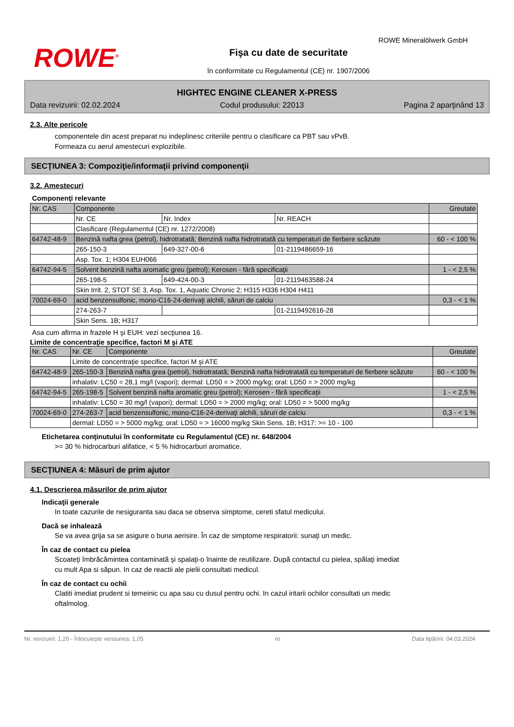ROWE<sup>®</sup>
Fişa cu date de securitate
în conformitate cu Regulamentul (CE) nr. 1907/2006
ROWE Mineralölwerk GmbH
HIGHTEC ENGINE CLEANER X-PRESS
Data revizuirii: 02.02.2024 Codul produsului: 22013 Pagina 2 aparţinând 13
2.3. Alte pericole
componentele din acest preparat nu indeplinesc criteriile pentru o clasificare ca PBT sau vPvB.
Formeaza cu aerul amestecuri explozibile.
SECŢIUNEA 3: Compoziţie/informaţii privind componenţii
3.2. Amestecuri
Componenţi relevante
| Nr. CAS | Componente | | | Greutate |
| --- | --- | --- | --- | --- |
| | Nr. CE | Nr. Index | Nr. REACH | |
| | Clasificare (Regulamentul (CE) nr. 1272/2008) | | | |
| 64742-48-9 | Benzină nafta grea (petrol), hidrotratată; Benzină nafta hidrotratată cu temperaturi de fierbere scăzute | | | 60 - < 100 % |
| | 265-150-3 | 649-327-00-6 | 01-2119486659-16 | |
| | Asp. Tox. 1; H304 EUH066 | | | |
| 64742-94-5 | Solvent benzină nafta aromatic greu (petrol); Kerosen - fără specificaţii | | | 1 - < 2,5 % |
| | 265-198-5 | 649-424-00-3 | 01-2119463588-24 | |
| | Skin Irrit. 2, STOT SE 3, Asp. Tox. 1, Aquatic Chronic 2; H315 H336 H304 H411 | | | |
| 70024-69-0 | acid benzensulfonic, mono-C16-24-derivaţi alchili, săruri de calciu | | | 0,3 - < 1 % |
| | 274-263-7 | | 01-2119492616-28 | |
| | Skin Sens. 1B; H317 | | | |
Asa cum afirma in frazele H şi EUH: vezi secţiunea 16.
Limite de concentraţie specifice, factori M şi ATE
| Nr. CAS | Nr. CE | Componente | Greutate |
| --- | --- | --- | --- |
| | Limite de concentraţie specifice, factori M şi ATE | | |
| 64742-48-9 | 265-150-3 | Benzină nafta grea (petrol), hidrotratată; Benzină nafta hidrotratată cu temperaturi de fierbere scăzute | 60 - < 100 % |
| | inhalativ: LC50 = 28,1 mg/l (vapori); dermal: LD50 = > 2000 mg/kg; oral: LD50 = > 2000 mg/kg | | |
| 64742-94-5 | 265-198-5 | Solvent benzină nafta aromatic greu (petrol); Kerosen - fără specificaţii | 1 - < 2,5 % |
| | inhalativ: LC50 = 30 mg/l (vapori); dermal: LD50 = > 2000 mg/kg; oral: LD50 = > 5000 mg/kg | | |
| 70024-69-0 | 274-263-7 | acid benzensulfonic, mono-C16-24-derivaţi alchili, săruri de calciu | 0,3 - < 1 % |
| | dermal: LD50 = > 5000 mg/kg; oral: LD50 = > 16000 mg/kg Skin Sens. 1B; H317: >= 10 - 100 | | |
Etichetarea conţinutului în conformitate cu Regulamentul (CE) nr. 648/2004
>= 30 % hidrocarburi alifatice, < 5 % hidrocarburi aromatice.
SECŢIUNEA 4: Măsuri de prim ajutor
4.1. Descrierea măsurilor de prim ajutor
Indicaţii generale
In toate cazurile de nesiguranta sau daca se observa simptome, cereti sfatul medicului.
Dacă se inhalează
Se va avea grija sa se asigure o buna aerisire. În caz de simptome respiratorii: sunaţi un medic.
În caz de contact cu pielea
Scoateţi îmbrăcămintea contaminată şi spalaţi-o înainte de reutilizare. După contactul cu pielea, spălaţi imediat
cu mult Apa si săpun. In caz de reactii ale pielii consultati medicul.
În caz de contact cu ochii
Clatiti imediat prudent si temeinic cu apa sau cu dusul pentru ochi. In cazul iritarii ochilor consultati un medic
oftalmolog.
Nr. revizuirii: 1,20 - Înlocuieşte versiunea: 1,05 ro Data tipăririi: 04.03.2024